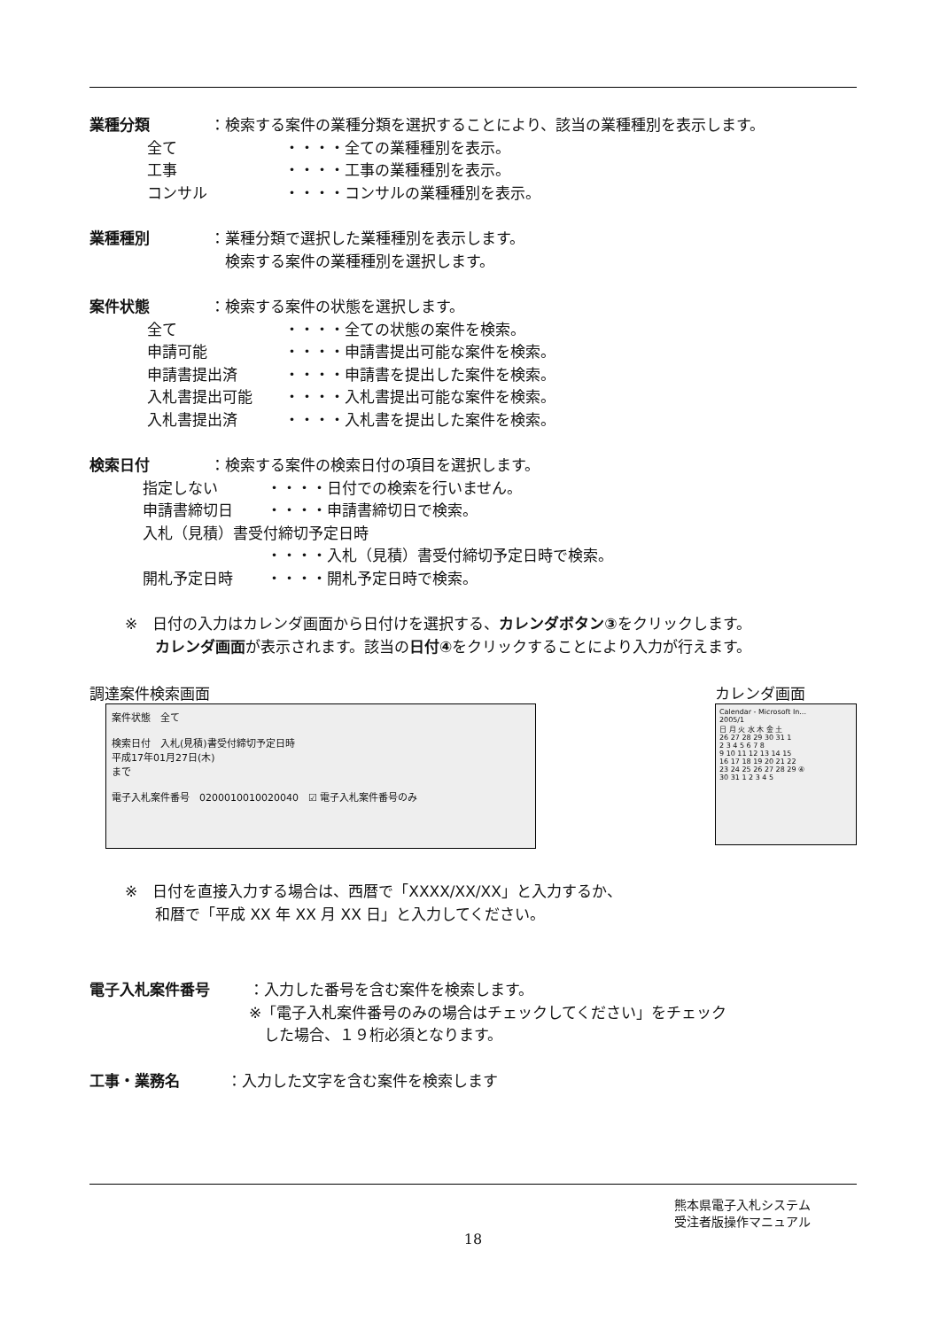業種分類 ：検索する案件の業種分類を選択することにより、該当の業種種別を表示します。
全て ・・・・全ての業種種別を表示。
工事 ・・・・工事の業種種別を表示。
コンサル ・・・・コンサルの業種種別を表示。
業種種別 ：業種分類で選択した業種種別を表示します。
　検索する案件の業種種別を選択します。
案件状態 ：検索する案件の状態を選択します。
全て ・・・・全ての状態の案件を検索。
申請可能 ・・・・申請書提出可能な案件を検索。
申請書提出済 ・・・・申請書を提出した案件を検索。
入札書提出可能 ・・・・入札書提出可能な案件を検索。
入札書提出済 ・・・・入札書を提出した案件を検索。
検索日付 ：検索する案件の検索日付の項目を選択します。
指定しない ・・・・日付での検索を行いません。
申請書締切日 ・・・・申請書締切日で検索。
入札（見積）書受付締切予定日時
・・・・入札（見積）書受付締切予定日時で検索。
開札予定日時 ・・・・開札予定日時で検索。
※　日付の入力はカレンダ画面から日付けを選択する、カレンダボタン③をクリックします。
　　カレンダ画面が表示されます。該当の日付④をクリックすることにより入力が行えます。
調達案件検索画面
案件状態　全て
検索日付　入札(見積)書受付締切予定日時
平成17年01月27日(木)
まで
電子入札案件番号　0200010010020040　☑ 電子入札案件番号のみ
カレンダ画面
Calendar - Microsoft In...
2005/1
日 月 火 水 木 金 土
26 27 28 29 30 31 1
2 3 4 5 6 7 8
9 10 11 12 13 14 15
16 17 18 19 20 21 22
23 24 25 26 27 28 29 ④
30 31 1 2 3 4 5
※　日付を直接入力する場合は、西暦で「XXXX/XX/XX」と入力するか、
　　和暦で「平成 XX 年 XX 月 XX 日」と入力してください。
電子入札案件番号 ：入力した番号を含む案件を検索します。
※「電子入札案件番号のみの場合はチェックしてください」をチェック
　した場合、１９桁必須となります。
工事・業務名 ：入力した文字を含む案件を検索します
熊本県電子入札システム
　受注者版操作マニュアル
18